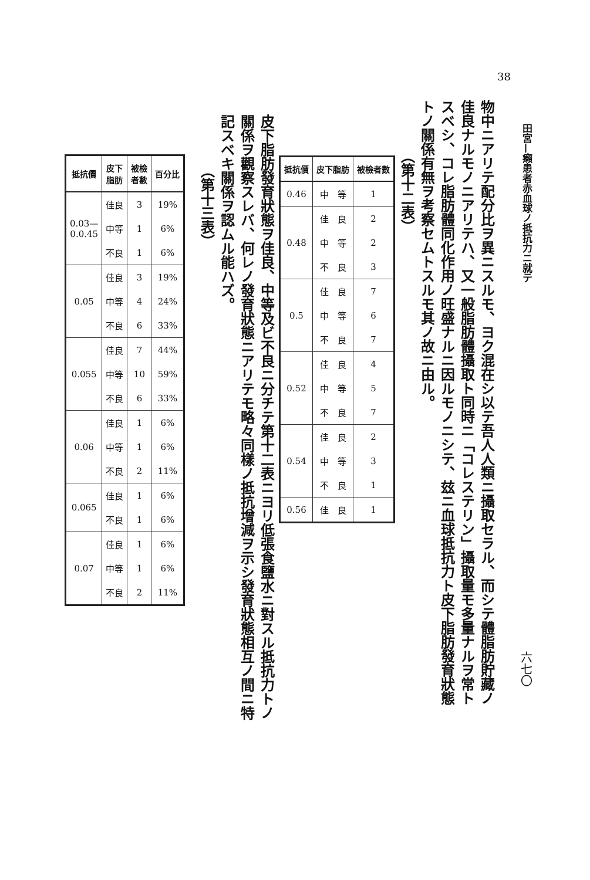38
田宮—癩患者赤血球ノ抵抗力ニ就テ
六七〇
物中ニアリテ配分比ヲ異ニスルモ、ヨク混在シ以テ吾人人類ニ攝取セラル、而シテ體脂肪貯藏ノ佳良ナルモノニアリテハ、又一般脂肪體攝取ト同時ニ「コレステリン」攝取量モ多量ナルヲ常トスベシ、コレ脂肪體同化作用ノ旺盛ナルニ因ルモノニシテ、玆ニ血球抵抗力ト皮下脂肪發育狀態トノ關係有無ヲ考察セムトスルモ其ノ故ニ由ル。
　　　　（第十二表）
| 抵抗價 | 皮下脂肪 | 被檢者數 |
| --- | --- | --- |
| 0.46 | 中 等 | 1 |
| 0.48 | 佳 良 | 2 |
| | 中 等 | 2 |
| | 不 良 | 3 |
| 0.5 | 佳 良 | 7 |
| | 中 等 | 6 |
| | 不 良 | 7 |
| 0.52 | 佳 良 | 4 |
| | 中 等 | 5 |
| | 不 良 | 7 |
| 0.54 | 佳 良 | 2 |
| | 中 等 | 3 |
| | 不 良 | 1 |
| 0.56 | 佳 良 | 1 |
皮下脂肪發育狀態ヲ佳良、中等及ビ不良ニ分チテ第十二表ニヨリ低張食鹽水ニ對スル抵抗力トノ關係ヲ觀察スレバ、何レノ發育狀態ニアリテモ略々同樣ノ抵抗增減ヲ示シ發育狀態相互ノ間ニ特記スベキ關係ヲ認ムル能ハズ。
　　　　（第十三表）
| 抵抗價 | 皮下 脂肪 | 被檢 者數 | 百分比 |
| --- | --- | --- | --- |
| 0.03— 0.0.45 | 佳良 | 3 | 19% |
| | 中等 | 1 | 6% |
| | 不良 | 1 | 6% |
| 0.05 | 佳良 | 3 | 19% |
| | 中等 | 4 | 24% |
| | 不良 | 6 | 33% |
| 0.055 | 佳良 | 7 | 44% |
| | 中等 | 10 | 59% |
| | 不良 | 6 | 33% |
| 0.06 | 佳良 | 1 | 6% |
| | 中等 | 1 | 6% |
| | 不良 | 2 | 11% |
| 0.065 | 佳良 | 1 | 6% |
| | 不良 | 1 | 6% |
| 0.07 | 佳良 | 1 | 6% |
| | 中等 | 1 | 6% |
| | 不良 | 2 | 11% |